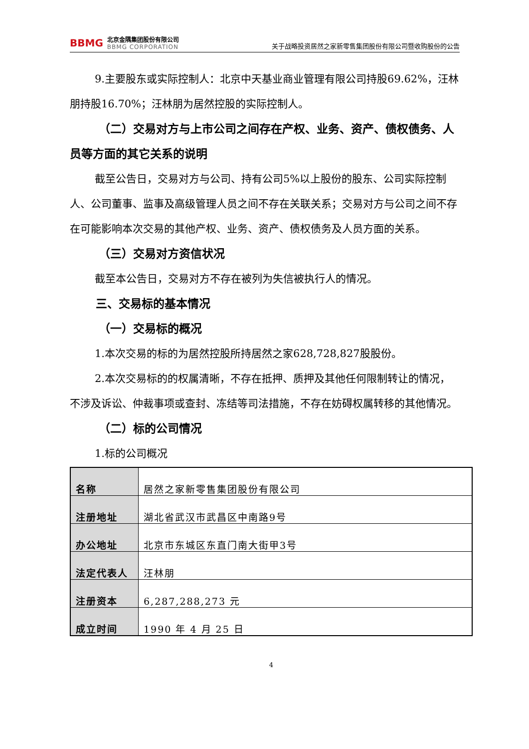BBMG
北京金隅集团股份有限公司
BBMG CORPORATION
关于战略投资居然之家新零售集团股份有限公司暨收购股份的公告
9.主要股东或实际控制人：北京中天基业商业管理有限公司持股69.62%，汪林朋持股16.70%；汪林朋为居然控股的实际控制人。
（二）交易对方与上市公司之间存在产权、业务、资产、债权债务、人员等方面的其它关系的说明
截至公告日，交易对方与公司、持有公司5%以上股份的股东、公司实际控制人、公司董事、监事及高级管理人员之间不存在关联关系；交易对方与公司之间不存在可能影响本次交易的其他产权、业务、资产、债权债务及人员方面的关系。
（三）交易对方资信状况
截至本公告日，交易对方不存在被列为失信被执行人的情况。
三、交易标的基本情况
（一）交易标的概况
1.本次交易的标的为居然控股所持居然之家628,728,827股股份。
2.本次交易标的的权属清晰，不存在抵押、质押及其他任何限制转让的情况，不涉及诉讼、仲裁事项或查封、冻结等司法措施，不存在妨碍权属转移的其他情况。
（二）标的公司情况
1.标的公司概况
| 名称 | 居然之家新零售集团股份有限公司 |
| 注册地址 | 湖北省武汉市武昌区中南路9号 |
| 办公地址 | 北京市东城区东直门南大街甲3号 |
| 法定代表人 | 汪林朋 |
| 注册资本 | 6,287,288,273 元 |
| 成立时间 | 1990 年 4 月 25 日 |
4